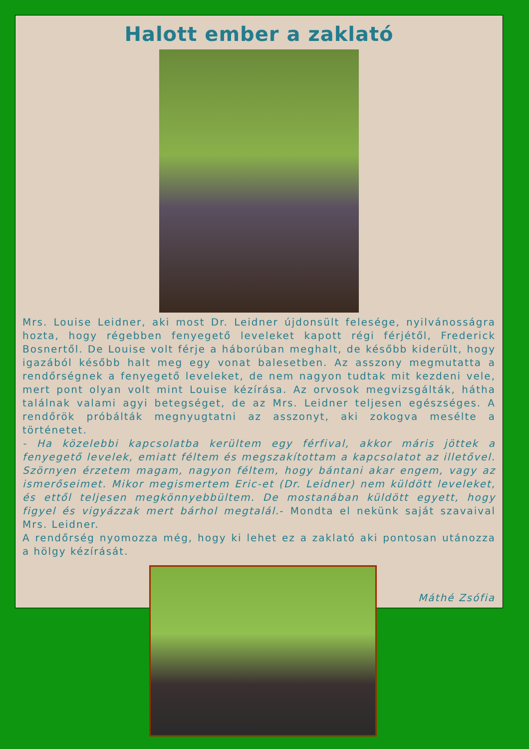Halott ember a zaklató
Mrs. Louise Leidner, aki most Dr. Leidner újdonsült felesége, nyilvánosságra hozta, hogy régebben fenyegető leveleket kapott régi férjétől, Frederick Bosnertől. De Louise volt férje a háborúban meghalt, de később kiderült, hogy igazából később halt meg egy vonat balesetben. Az asszony megmutatta a rendőrségnek a fenyegető leveleket, de nem nagyon tudtak mit kezdeni vele, mert pont olyan volt mint Louise kézírása. Az orvosok megvizsgálták, hátha találnak valami agyi betegséget, de az Mrs. Leidner teljesen egészséges. A rendőrök próbálták megnyugtatni az asszonyt, aki zokogva mesélte a történetet.
- Ha közelebbi kapcsolatba kerültem egy férfival, akkor máris jöttek a fenyegető levelek, emiatt féltem és megszakítottam a kapcsolatot az illetővel. Szörnyen érzetem magam, nagyon féltem, hogy bántani akar engem, vagy az ismerőseimet. Mikor megismertem Eric-et (Dr. Leidner) nem küldött leveleket, és ettől teljesen megkönnyebbültem. De mostanában küldött egyett, hogy figyel és vigyázzak mert bárhol megtalál.- Mondta el nekünk saját szavaival Mrs. Leidner.
A rendőrség nyomozza még, hogy ki lehet ez a zaklató aki pontosan utánozza a hölgy kézírását.
Máthé Zsófia